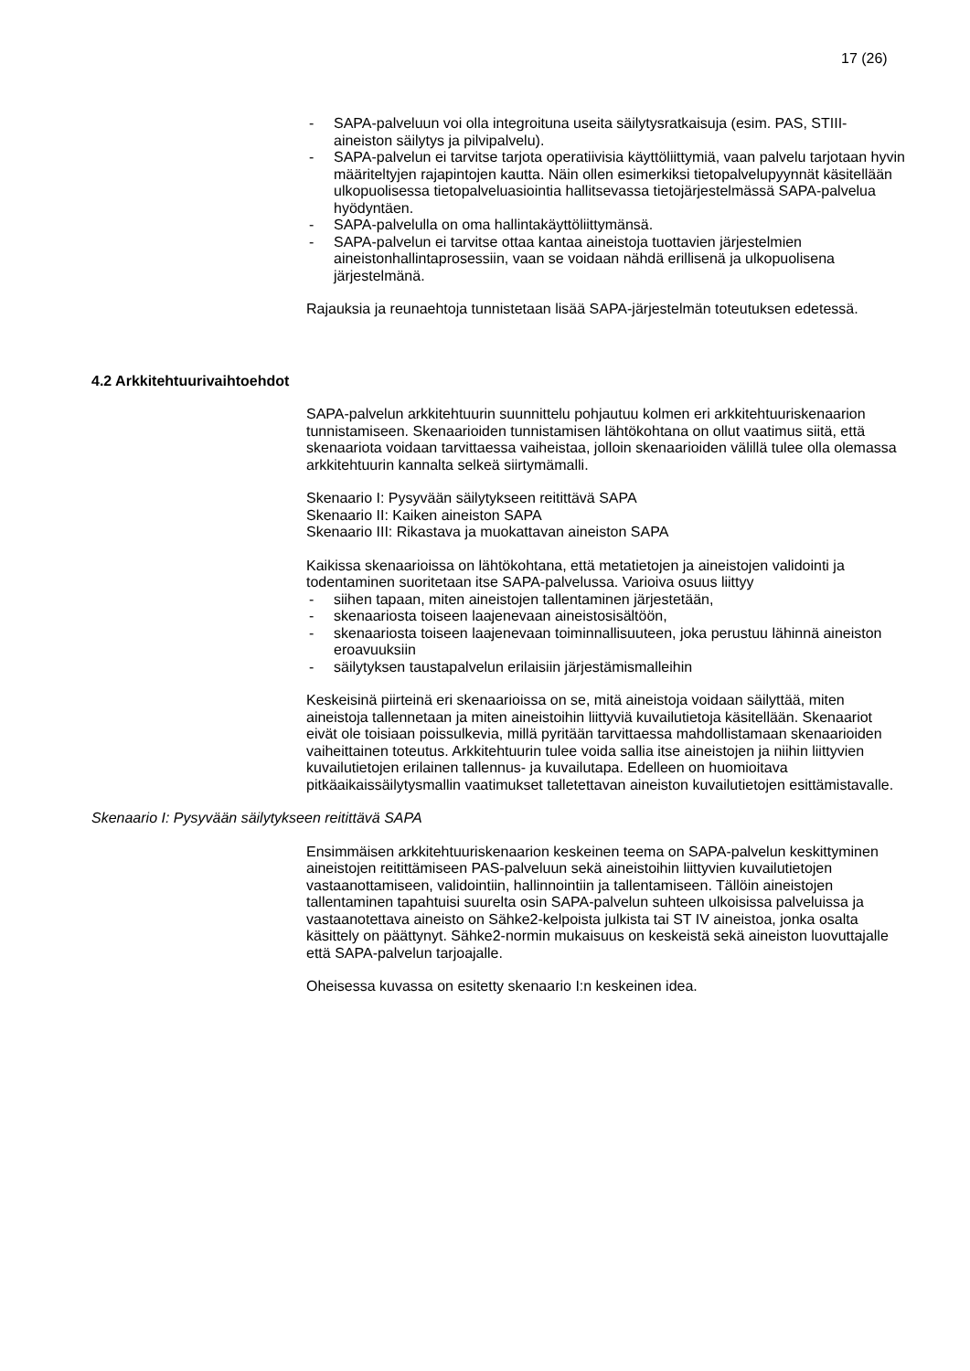17 (26)
- SAPA-palveluun voi olla integroituna useita säilytysratkaisuja (esim. PAS, STIII-aineiston säilytys ja pilvipalvelu).
- SAPA-palvelun ei tarvitse tarjota operatiivisia käyttöliittymiä, vaan palvelu tarjotaan hyvin määriteltyjen rajapintojen kautta. Näin ollen esimerkiksi tietopalvelupyynnät käsitellään ulkopuolisessa tietopalveluasiointia hallitsevassa tietojärjestelmässä SAPA-palvelua hyödyntäen.
- SAPA-palvelulla on oma hallintakäyttöliittymänsä.
- SAPA-palvelun ei tarvitse ottaa kantaa aineistoja tuottavien järjestelmien aineistonhallintaprosessiin, vaan se voidaan nähdä erillisenä ja ulkopuolisena järjestelmänä.
Rajauksia ja reunaehtoja tunnistetaan lisää SAPA-järjestelmän toteutuksen edetessä.
4.2 Arkkitehtuurivaihtoehdot
SAPA-palvelun arkkitehtuurin suunnittelu pohjautuu kolmen eri arkkitehtuuriskenaarion tunnistamiseen. Skenaarioiden tunnistamisen lähtökohtana on ollut vaatimus siitä, että skenaariota voidaan tarvittaessa vaiheistaa, jolloin skenaarioiden välillä tulee olla olemassa arkkitehtuurin kannalta selkeä siirtymämalli.
Skenaario I: Pysyvään säilytykseen reitittävä SAPA
Skenaario II: Kaiken aineiston SAPA
Skenaario III: Rikastava ja muokattavan aineiston SAPA
Kaikissa skenaarioissa on lähtökohtana, että metatietojen ja aineistojen validointi ja todentaminen suoritetaan itse SAPA-palvelussa. Varioiva osuus liittyy
- siihen tapaan, miten aineistojen tallentaminen järjestetään,
- skenaariosta toiseen laajenevaan aineistosisältöön,
- skenaariosta toiseen laajenevaan toiminnallisuuteen, joka perustuu lähinnä aineiston eroavuuksiin
- säilytyksen taustapalvelun erilaisiin järjestämismalleihin
Keskeisinä piirteinä eri skenaarioissa on se, mitä aineistoja voidaan säilyttää, miten aineistoja tallennetaan ja miten aineistoihin liittyviä kuvailutietoja käsitellään. Skenaariot eivät ole toisiaan poissulkevia, millä pyritään tarvittaessa mahdollistamaan skenaarioiden vaiheittainen toteutus. Arkkitehtuurin tulee voida sallia itse aineistojen ja niihin liittyvien kuvailutietojen erilainen tallennus- ja kuvailutapa. Edelleen on huomioitava pitkäaikaissäilytysmallin vaatimukset talletettavan aineiston kuvailutietojen esittämistavalle.
Skenaario I: Pysyvään säilytykseen reitittävä SAPA
Ensimmäisen arkkitehtuuriskenaarion keskeinen teema on SAPA-palvelun keskittyminen aineistojen reitittämiseen PAS-palveluun sekä aineistoihin liittyvien kuvailutietojen vastaanottamiseen, validointiin, hallinnointiin ja tallentamiseen. Tällöin aineistojen tallentaminen tapahtuisi suurelta osin SAPA-palvelun suhteen ulkoisissa palveluissa ja vastaanotettava aineisto on Sähke2-kelpoista julkista tai ST IV aineistoa, jonka osalta käsittely on päättynyt. Sähke2-normin mukaisuus on keskeistä sekä aineiston luovuttajalle että SAPA-palvelun tarjoajalle.
Oheisessa kuvassa on esitetty skenaario I:n keskeinen idea.